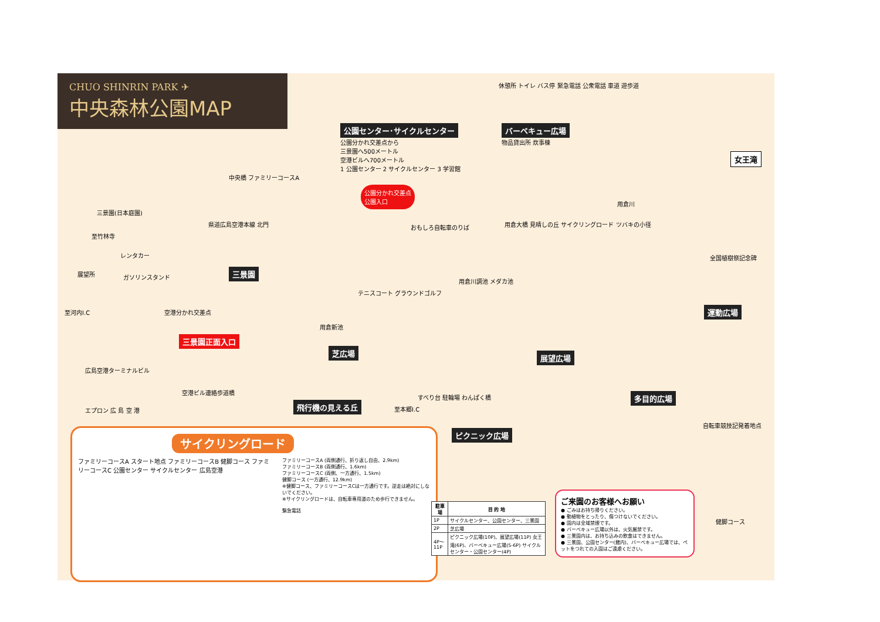CHUO SHINRIN PARK ✈
中央森林公園MAP
公園センター･サイクルセンター
公園分かれ交差点から
三景園へ500メートル
空港ビルへ700メートル
1 公園センター 2 サイクルセンター 3 学習館
バーベキュー広場
物品貸出所 炊事棟
休憩所 トイレ バス停 緊急電話 公衆電話 車道 遊歩道
女王滝
三景園(日本庭園)
至竹林寺
レンタカー
展望所 ガソリンスタンド
至河内I.C 空港分かれ交差点
三景園正面入口
広島空港ターミナルビル
空港ビル連絡歩道橋
エプロン 広 島 空 港
三景園
県道広島空港本線 北門
中央橋 ファミリーコースA
公園分かれ交差点
公園入口
おもしろ自転車のりば
テニスコート グラウンドゴルフ
用倉新池
芝広場
飛行機の見える丘
至本郷I.C
すべり台 駐輪場 わんぱく橋
ピクニック広場
用倉大橋 見晴しの丘 サイクリングロード ツバキの小径
用倉川調池 メダカ池
展望広場
用倉川
全国植樹祭記念碑
運動広場
多目的広場
自転車競技記発着地点
健脚コース
サイクリングロード
ファミリーコースA スタート地点 ファミリーコースB 健脚コース ファミリーコースC 公園センター サイクルセンター 広島空港
ファミリーコースA (両側通行、折り返し自由、2.9km)
ファミリーコースB (両側通行、1.6km)
ファミリーコースC (両側、一方通行、1.5km)
健脚コース (一方通行、12.9km)
※健脚コース、ファミリーコースCは一方通行です。逆走は絶対にしないでください。
※サイクリングロードは、自転車専用道のため歩行できません。
緊急電話
| 駐車場 | 目 的 地 |
| --- | --- |
| 1P | サイクルセンター、公園センター、三景園 |
| 2P | 芝広場 |
| 4P～11P | ピクニック広場(10P)、展望広場(11P) 女王滝(6P)、バーベキュー広場(5-6P) サイクルセンター・公園センター(4P) |
ご来園のお客様へお願い
● ごみはお持ち帰りください。
● 動植物をとったり、傷つけないでください。
● 園内は全域禁煙です。
● バーベキュー広場以外は、火気厳禁です。
● 三景園内は、お持ち込みの飲食はできません。
● 三景園、公園センター(館内)、バーベキュー広場では、ペットをつれての入園はご遠慮ください。